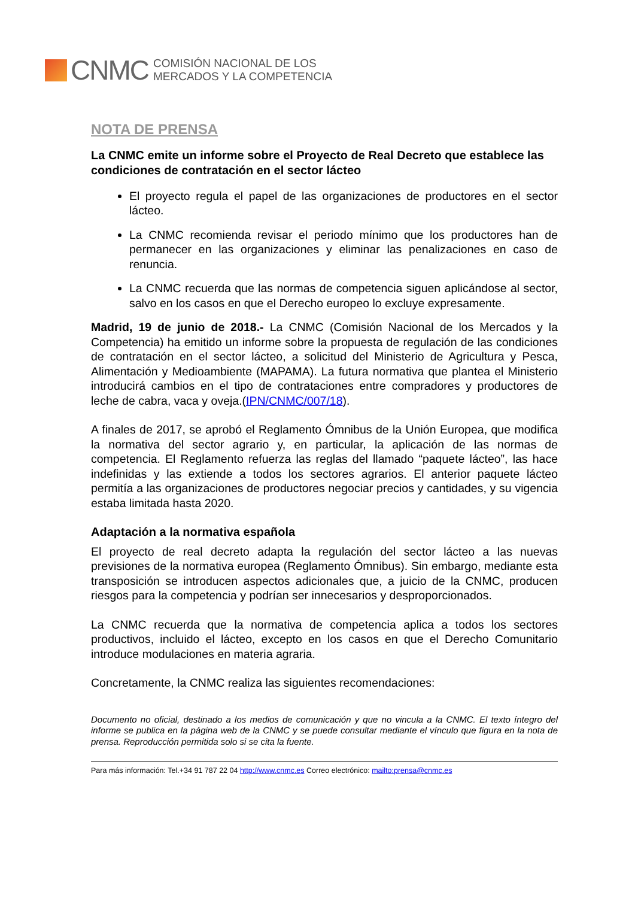CNMC
COMISIÓN NACIONAL DE LOS
MERCADOS Y LA COMPETENCIA
NOTA DE PRENSA
La CNMC emite un informe sobre el Proyecto de Real Decreto que establece las condiciones de contratación en el sector lácteo
El proyecto regula el papel de las organizaciones de productores en el sector lácteo.
La CNMC recomienda revisar el periodo mínimo que los productores han de permanecer en las organizaciones y eliminar las penalizaciones en caso de renuncia.
La CNMC recuerda que las normas de competencia siguen aplicándose al sector, salvo en los casos en que el Derecho europeo lo excluye expresamente.
Madrid, 19 de junio de 2018.- La CNMC (Comisión Nacional de los Mercados y la Competencia) ha emitido un informe sobre la propuesta de regulación de las condiciones de contratación en el sector lácteo, a solicitud del Ministerio de Agricultura y Pesca, Alimentación y Medioambiente (MAPAMA). La futura normativa que plantea el Ministerio introducirá cambios en el tipo de contrataciones entre compradores y productores de leche de cabra, vaca y oveja.(IPN/CNMC/007/18).
A finales de 2017, se aprobó el Reglamento Ómnibus de la Unión Europea, que modifica la normativa del sector agrario y, en particular, la aplicación de las normas de competencia. El Reglamento refuerza las reglas del llamado “paquete lácteo”, las hace indefinidas y las extiende a todos los sectores agrarios. El anterior paquete lácteo permitía a las organizaciones de productores negociar precios y cantidades, y su vigencia estaba limitada hasta 2020.
Adaptación a la normativa española
El proyecto de real decreto adapta la regulación del sector lácteo a las nuevas previsiones de la normativa europea (Reglamento Ómnibus). Sin embargo, mediante esta transposición se introducen aspectos adicionales que, a juicio de la CNMC, producen riesgos para la competencia y podrían ser innecesarios y desproporcionados.
La CNMC recuerda que la normativa de competencia aplica a todos los sectores productivos, incluido el lácteo, excepto en los casos en que el Derecho Comunitario introduce modulaciones en materia agraria.
Concretamente, la CNMC realiza las siguientes recomendaciones:
Documento no oficial, destinado a los medios de comunicación y que no vincula a la CNMC. El texto íntegro del informe se publica en la página web de la CNMC y se puede consultar mediante el vínculo que figura en la nota de prensa. Reproducción permitida solo si se cita la fuente.
Para más información: Tel.+34 91 787 22 04 http://www.cnmc.es Correo electrónico: mailto:prensa@cnmc.es